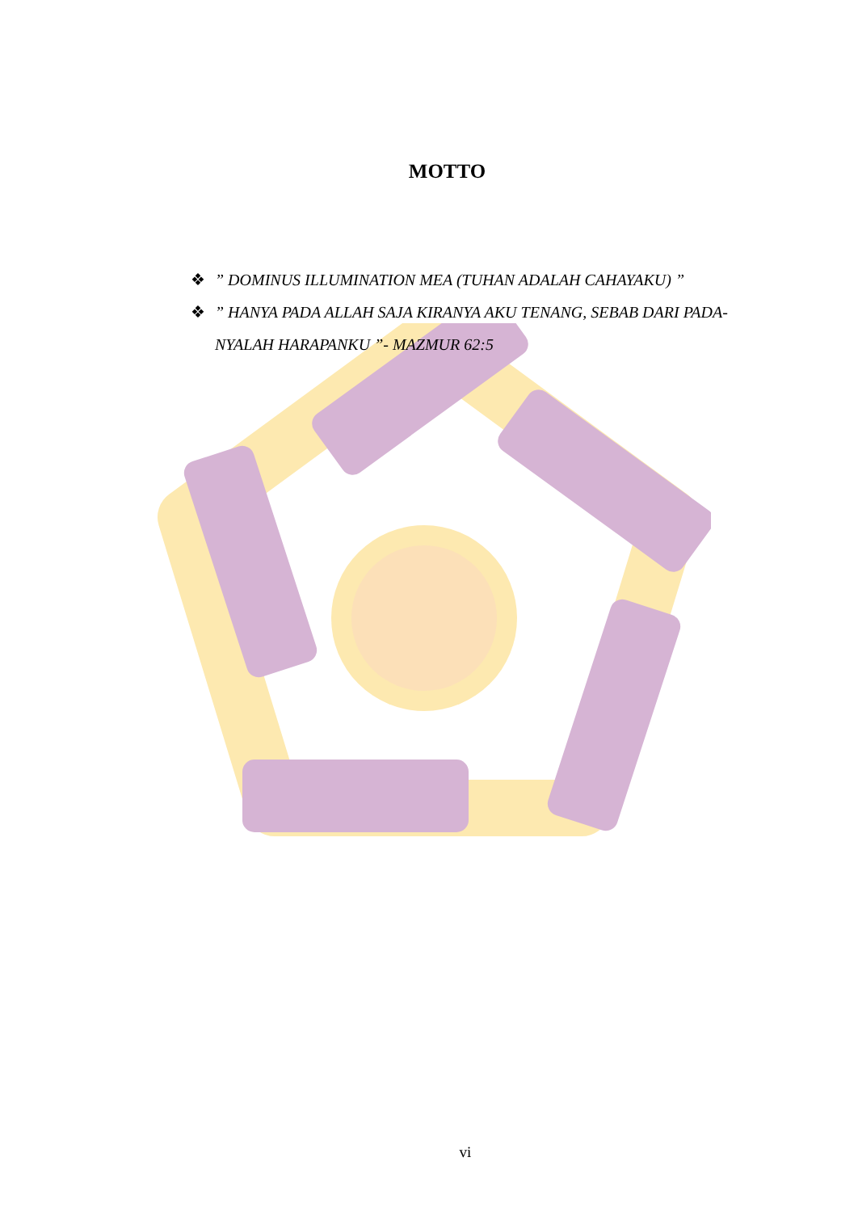MOTTO
❖” DOMINUS ILLUMINATION MEA (TUHAN ADALAH CAHAYAKU) ”
❖” HANYA PADA ALLAH SAJA KIRANYA AKU TENANG, SEBAB DARI PADA-NYALAH HARAPANKU ”- MAZMUR 62:5
vi